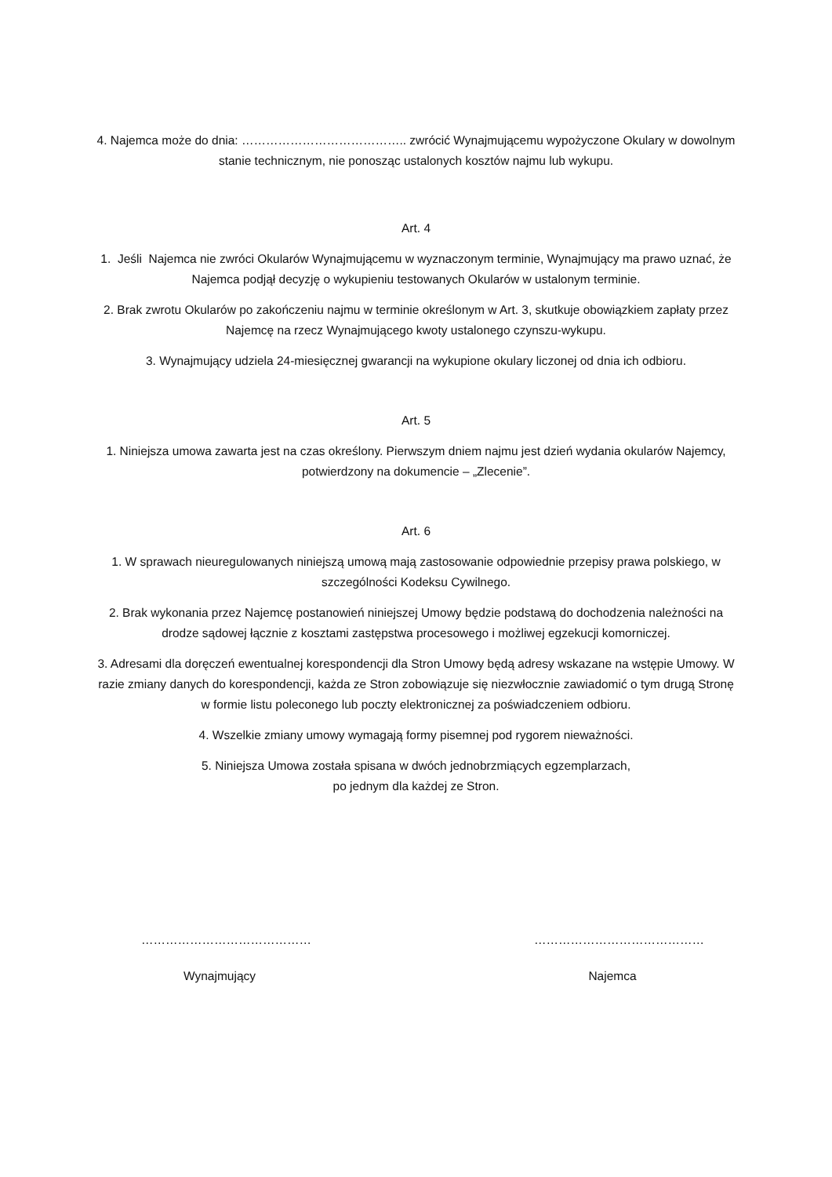4. Najemca może do dnia: ………………………………….. zwrócić Wynajmującemu wypożyczone Okulary w dowolnym stanie technicznym, nie ponosząc ustalonych kosztów najmu lub wykupu.
Art. 4
1. Jeśli Najemca nie zwróci Okularów Wynajmującemu w wyznaczonym terminie, Wynajmujący ma prawo uznać, że Najemca podjął decyzję o wykupieniu testowanych Okularów w ustalonym terminie.
2. Brak zwrotu Okularów po zakończeniu najmu w terminie określonym w Art. 3, skutkuje obowiązkiem zapłaty przez Najemcę na rzecz Wynajmującego kwoty ustalonego czynszu-wykupu.
3. Wynajmujący udziela 24-miesięcznej gwarancji na wykupione okulary liczonej od dnia ich odbioru.
Art. 5
1. Niniejsza umowa zawarta jest na czas określony. Pierwszym dniem najmu jest dzień wydania okularów Najemcy, potwierdzony na dokumencie – „Zlecenie”.
Art. 6
1. W sprawach nieuregulowanych niniejszą umową mają zastosowanie odpowiednie przepisy prawa polskiego, w szczególności Kodeksu Cywilnego.
2. Brak wykonania przez Najemcę postanowień niniejszej Umowy będzie podstawą do dochodzenia należności na drodze sądowej łącznie z kosztami zastępstwa procesowego i możliwej egzekucji komorniczej.
3. Adresami dla doręczeń ewentualnej korespondencji dla Stron Umowy będą adresy wskazane na wstępie Umowy. W razie zmiany danych do korespondencji, każda ze Stron zobowiązuje się niezwłocznie zawiadomić o tym drugą Stronę w formie listu poleconego lub poczty elektronicznej za poświadczeniem odbioru.
4. Wszelkie zmiany umowy wymagają formy pisemnej pod rygorem nieważności.
5. Niniejsza Umowa została spisana w dwóch jednobrzmiących egzemplarzach,
po jednym dla każdej ze Stron.
……………………………………
Wynajmujący
……………………………………
Najemca